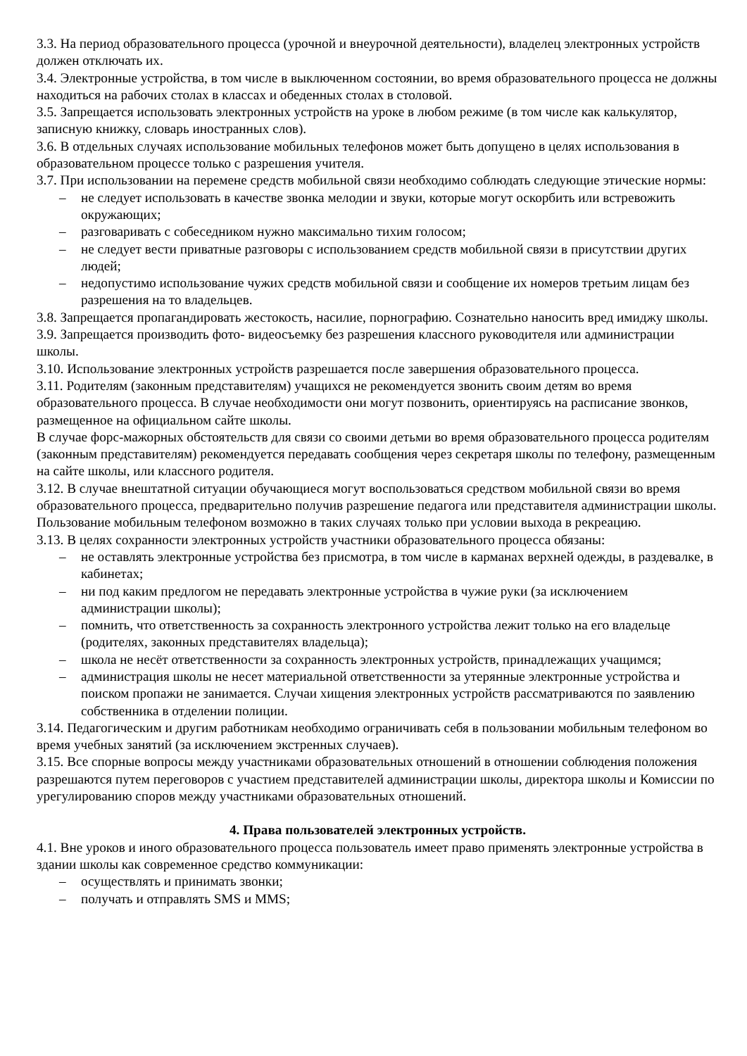3.3. На период образовательного процесса (урочной и внеурочной деятельности), владелец электронных устройств должен отключать их.
3.4. Электронные устройства, в том числе в выключенном состоянии, во время образовательного процесса не должны находиться на рабочих столах в классах и обеденных столах в столовой.
3.5. Запрещается использовать электронных устройств на уроке в любом режиме (в том числе как калькулятор, записную книжку, словарь иностранных слов).
3.6. В отдельных случаях использование мобильных телефонов может быть допущено в целях использования в образовательном процессе только с разрешения учителя.
3.7. При использовании на перемене средств мобильной связи необходимо соблюдать следующие этические нормы:
– не следует использовать в качестве звонка мелодии и звуки, которые могут оскорбить или встревожить окружающих;
– разговаривать с собеседником нужно максимально тихим голосом;
– не следует вести приватные разговоры с использованием средств мобильной связи в присутствии других людей;
– недопустимо использование чужих средств мобильной связи и сообщение их номеров третьим лицам без разрешения на то владельцев.
3.8. Запрещается пропагандировать жестокость, насилие, порнографию. Сознательно наносить вред имиджу школы.
3.9. Запрещается производить фото- видеосъемку без разрешения классного руководителя или администрации школы.
3.10. Использование электронных устройств разрешается после завершения образовательного процесса.
3.11. Родителям (законным представителям) учащихся не рекомендуется звонить своим детям во время образовательного процесса. В случае необходимости они могут позвонить, ориентируясь на расписание звонков, размещенное на официальном сайте школы.
В случае форс-мажорных обстоятельств для связи со своими детьми во время образовательного процесса родителям (законным представителям) рекомендуется передавать сообщения через секретаря школы по телефону, размещенным на сайте школы, или классного родителя.
3.12. В случае внештатной ситуации обучающиеся могут воспользоваться средством мобильной связи во время образовательного процесса, предварительно получив разрешение педагога или представителя администрации школы. Пользование мобильным телефоном возможно в таких случаях только при условии выхода в рекреацию.
3.13. В целях сохранности электронных устройств участники образовательного процесса обязаны:
– не оставлять электронные устройства без присмотра, в том числе в карманах верхней одежды, в раздевалке, в кабинетах;
– ни под каким предлогом не передавать электронные устройства в чужие руки (за исключением администрации школы);
– помнить, что ответственность за сохранность электронного устройства лежит только на его владельце (родителях, законных представителях владельца);
– школа не несёт ответственности за сохранность электронных устройств, принадлежащих учащимся;
– администрация школы не несет материальной ответственности за утерянные электронные устройства и поиском пропажи не занимается. Случаи хищения электронных устройств рассматриваются по заявлению собственника в отделении полиции.
3.14. Педагогическим и другим работникам необходимо ограничивать себя в пользовании мобильным телефоном во время учебных занятий (за исключением экстренных случаев).
3.15. Все спорные вопросы между участниками образовательных отношений в отношении соблюдения положения разрешаются путем переговоров с участием представителей администрации школы, директора школы и Комиссии по урегулированию споров между участниками образовательных отношений.
4. Права пользователей электронных устройств.
4.1. Вне уроков и иного образовательного процесса пользователь имеет право применять электронные устройства в здании школы как современное средство коммуникации:
– осуществлять и принимать звонки;
– получать и отправлять SMS и MMS;